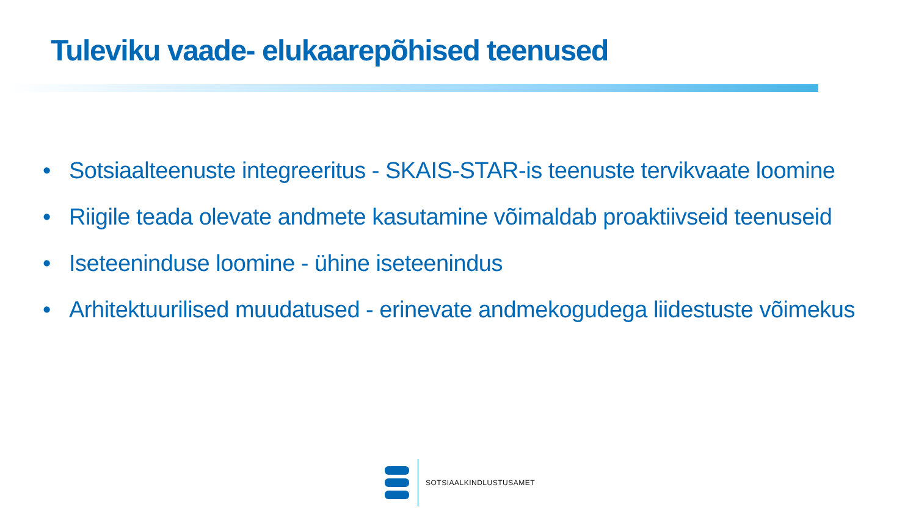Tuleviku vaade- elukaarepõhised teenused
• Sotsiaalteenuste integreeritus - SKAIS-STAR-is teenuste tervikvaate loomine
• Riigile teada olevate andmete kasutamine võimaldab proaktiivseid teenuseid
• Iseteeninduse loomine - ühine iseteenindus
• Arhitektuurilised muudatused - erinevate andmekogudega liidestuste võimekus
SOTSIAALKINDLUSTUSAMET